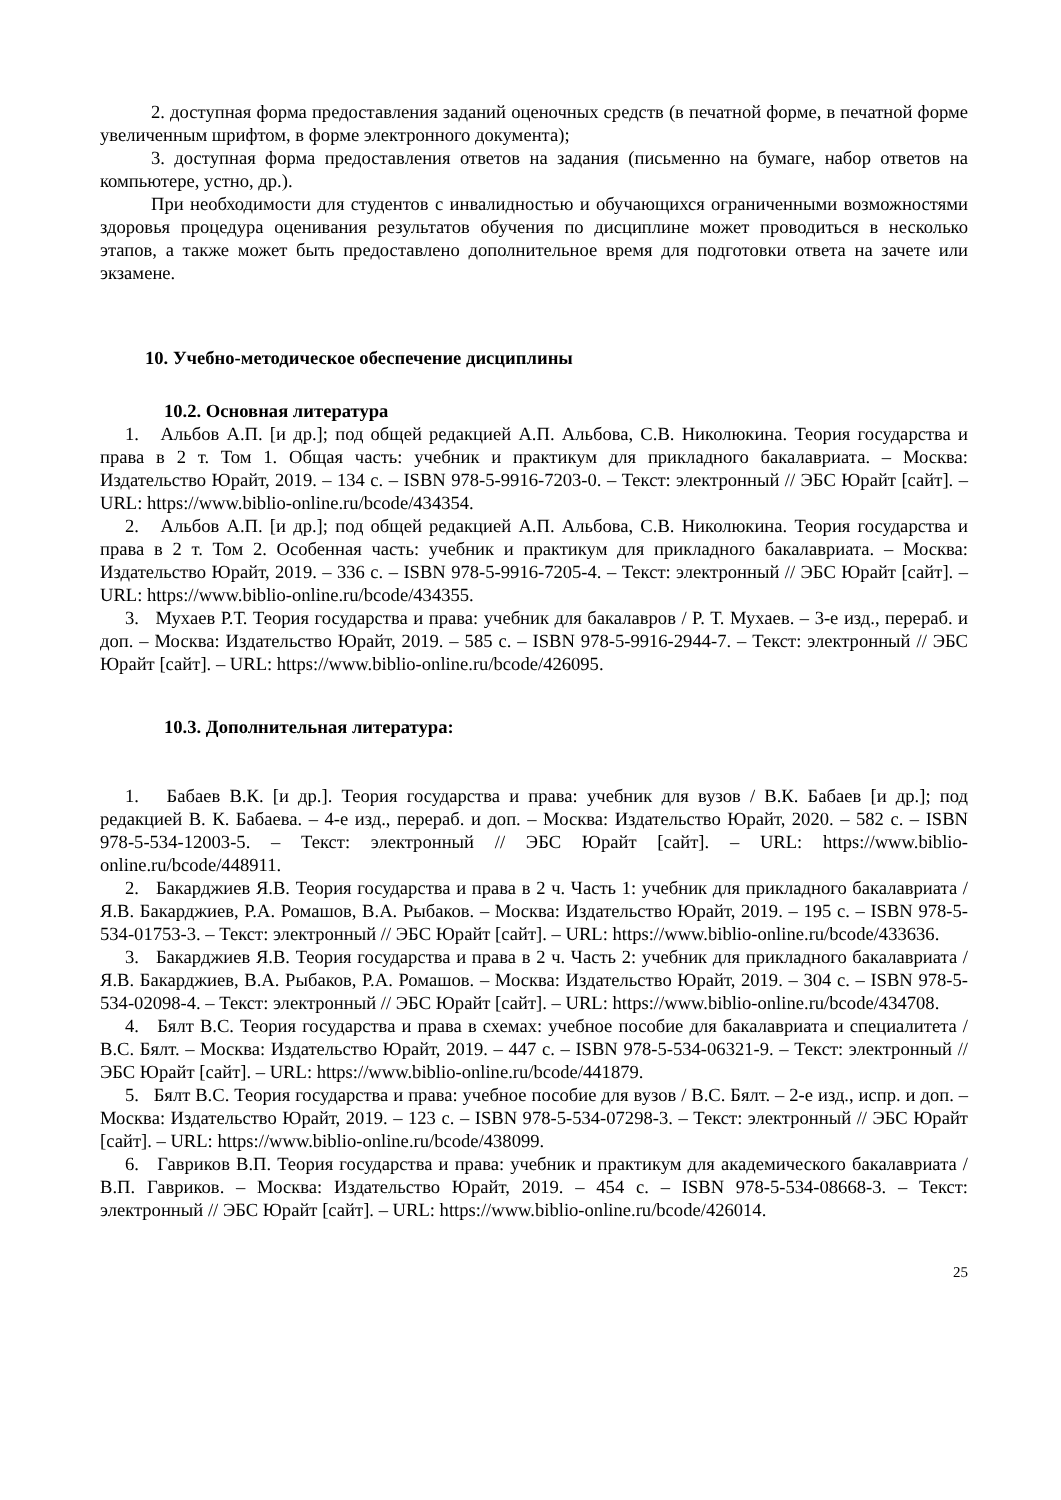2. доступная форма предоставления заданий оценочных средств (в печатной форме, в печатной форме увеличенным шрифтом, в форме электронного документа);
3. доступная форма предоставления ответов на задания (письменно на бумаге, набор ответов на компьютере, устно, др.).
При необходимости для студентов с инвалидностью и обучающихся ограниченными возможностями здоровья процедура оценивания результатов обучения по дисциплине может проводиться в несколько этапов, а также может быть предоставлено дополнительное время для подготовки ответа на зачете или экзамене.
10. Учебно-методическое обеспечение дисциплины
10.2. Основная литература
1. Альбов А.П. [и др.]; под общей редакцией А.П. Альбова, С.В. Николюкина. Теория государства и права в 2 т. Том 1. Общая часть: учебник и практикум для прикладного бакалавриата. – Москва: Издательство Юрайт, 2019. – 134 с. – ISBN 978-5-9916-7203-0. – Текст: электронный // ЭБС Юрайт [сайт]. – URL: https://www.biblio-online.ru/bcode/434354.
2. Альбов А.П. [и др.]; под общей редакцией А.П. Альбова, С.В. Николюкина. Теория государства и права в 2 т. Том 2. Особенная часть: учебник и практикум для прикладного бакалавриата. – Москва: Издательство Юрайт, 2019. – 336 с. – ISBN 978-5-9916-7205-4. – Текст: электронный // ЭБС Юрайт [сайт]. – URL: https://www.biblio-online.ru/bcode/434355.
3. Мухаев Р.Т. Теория государства и права: учебник для бакалавров / Р. Т. Мухаев. – 3-е изд., перераб. и доп. – Москва: Издательство Юрайт, 2019. – 585 с. – ISBN 978-5-9916-2944-7. – Текст: электронный // ЭБС Юрайт [сайт]. – URL: https://www.biblio-online.ru/bcode/426095.
10.3. Дополнительная литература:
1. Бабаев В.К. [и др.]. Теория государства и права: учебник для вузов / В.К. Бабаев [и др.]; под редакцией В. К. Бабаева. – 4-е изд., перераб. и доп. – Москва: Издательство Юрайт, 2020. – 582 с. – ISBN 978-5-534-12003-5. – Текст: электронный // ЭБС Юрайт [сайт]. – URL: https://www.biblio-online.ru/bcode/448911.
2. Бакарджиев Я.В. Теория государства и права в 2 ч. Часть 1: учебник для прикладного бакалавриата / Я.В. Бакарджиев, Р.А. Ромашов, В.А. Рыбаков. – Москва: Издательство Юрайт, 2019. – 195 с. – ISBN 978-5-534-01753-3. – Текст: электронный // ЭБС Юрайт [сайт]. – URL: https://www.biblio-online.ru/bcode/433636.
3. Бакарджиев Я.В. Теория государства и права в 2 ч. Часть 2: учебник для прикладного бакалавриата / Я.В. Бакарджиев, В.А. Рыбаков, Р.А. Ромашов. – Москва: Издательство Юрайт, 2019. – 304 с. – ISBN 978-5-534-02098-4. – Текст: электронный // ЭБС Юрайт [сайт]. – URL: https://www.biblio-online.ru/bcode/434708.
4. Бялт В.С. Теория государства и права в схемах: учебное пособие для бакалавриата и специалитета / В.С. Бялт. – Москва: Издательство Юрайт, 2019. – 447 с. – ISBN 978-5-534-06321-9. – Текст: электронный // ЭБС Юрайт [сайт]. – URL: https://www.biblio-online.ru/bcode/441879.
5. Бялт В.С. Теория государства и права: учебное пособие для вузов / В.С. Бялт. – 2-е изд., испр. и доп. – Москва: Издательство Юрайт, 2019. – 123 с. – ISBN 978-5-534-07298-3. – Текст: электронный // ЭБС Юрайт [сайт]. – URL: https://www.biblio-online.ru/bcode/438099.
6. Гавриков В.П. Теория государства и права: учебник и практикум для академического бакалавриата / В.П. Гавриков. – Москва: Издательство Юрайт, 2019. – 454 с. – ISBN 978-5-534-08668-3. – Текст: электронный // ЭБС Юрайт [сайт]. – URL: https://www.biblio-online.ru/bcode/426014.
25